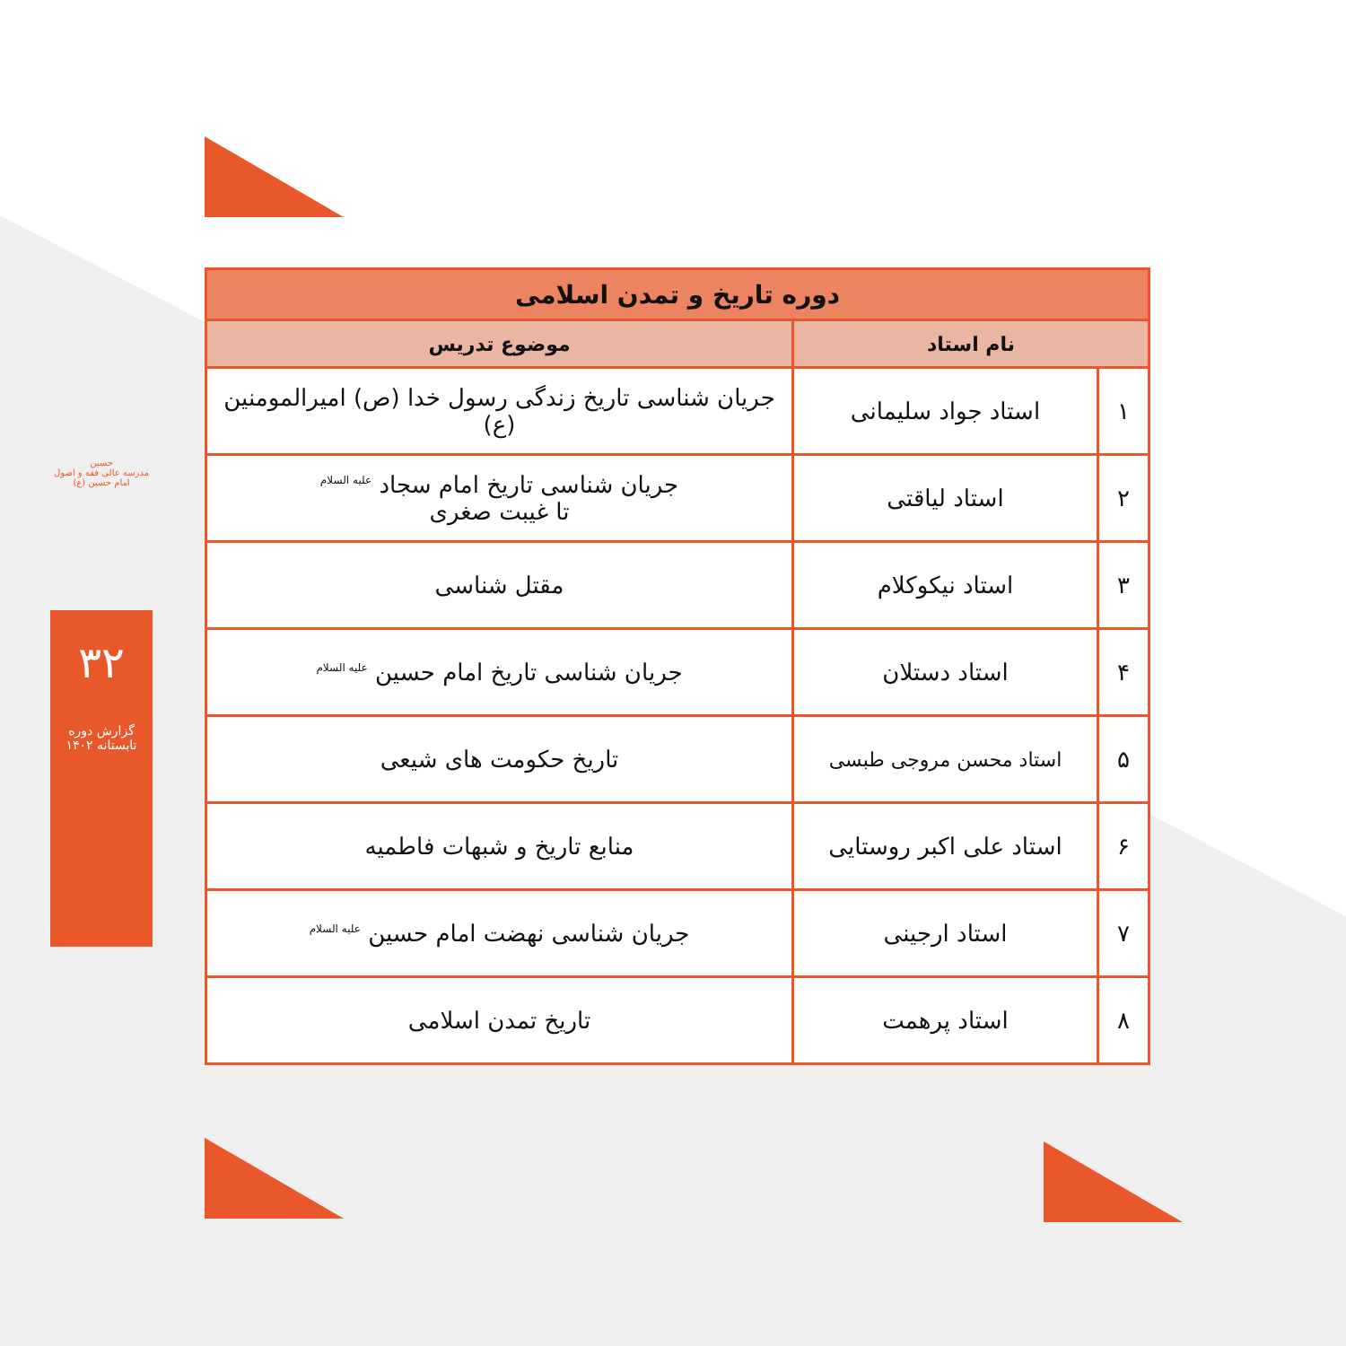حسین
مدرسه عالی فقه و اصول امام حسین (ع)
۳۲
گزارش دوره تابستانه ۱۴۰۲
| دوره تاریخ و تمدن اسلامی | | |
| --- | --- | --- |
| نام استاد | | موضوع تدریس |
| ۱ | استاد جواد سلیمانی | جریان شناسی تاریخ زندگی رسول خدا (ص) امیرالمومنین (ع) |
| ۲ | استاد لیاقتی | جریان شناسی تاریخ امام سجاد <sup>علیه السلام</sup> تا غیبت صغری |
| ۳ | استاد نیکوکلام | مقتل شناسی |
| ۴ | استاد دستلان | جریان شناسی تاریخ امام حسین <sup>علیه السلام</sup> |
| ۵ | استاد محسن مروجی طبسی | تاریخ حکومت های شیعی |
| ۶ | استاد علی اکبر روستایی | منابع تاریخ و شبهات فاطمیه |
| ۷ | استاد ارجینی | جریان شناسی نهضت امام حسین <sup>علیه السلام</sup> |
| ۸ | استاد پرهمت | تاریخ تمدن اسلامی |